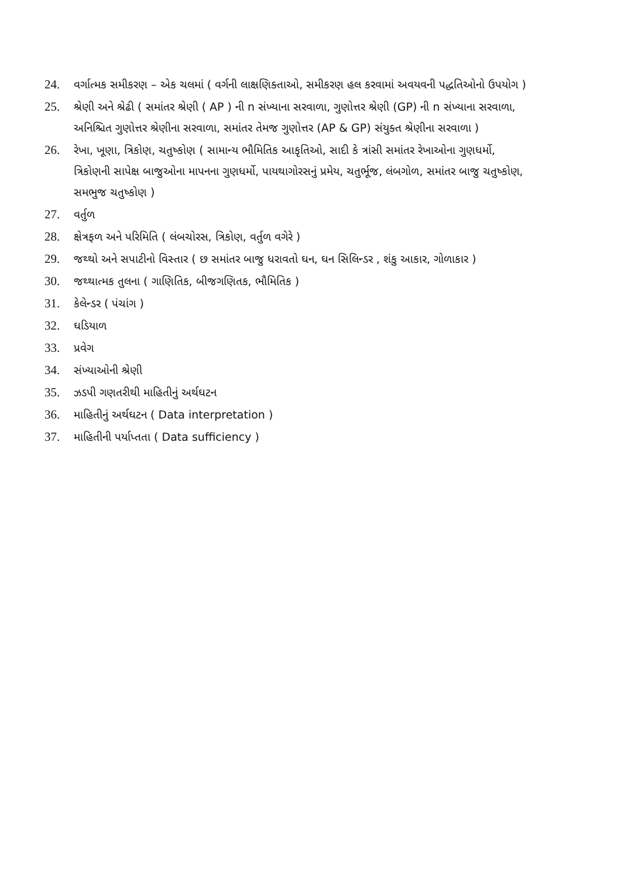24. વર્ગાત્મક સમીકરણ – એક ચલમાં ( વર્ગની લાક્ષણિક્તાઓ, સમીકરણ હલ કરવામાં અવયવની પદ્ધતિઓનો ઉપયોગ )
25. શ્રેણી અને શ્રેઢી ( સમાંતર શ્રેણી ( AP ) ની n સંખ્યાના સરવાળા, ગુણોત્તર શ્રેણી (GP) ની n સંખ્યાના સરવાળા, અનિશ્ચિત ગુણોત્તર શ્રેણીના સરવાળા, સમાંતર તેમજ ગુણોત્તર (AP & GP) સંયુક્ત શ્રેણીના સરવાળા )
26. રેખા, ખૂણા, ત્રિકોણ, ચતુષ્કોણ ( સામાન્ય ભૌમિતિક આકૃતિઓ, સાદી કે ત્રાંસી સમાંતર રેખાઓના ગુણધર્મો, ત્રિકોણની સાપેક્ષ બાજુઓના માપનના ગુણધર્મો, પાયથાગોરસનું પ્રમેય, ચતુર્ભૂજ, લંબગોળ, સમાંતર બાજુ ચતુષ્કોણ, સમભુજ ચતુષ્કોણ )
27. વર્તુળ
28. ક્ષેત્રફળ અને પરિમિતિ ( લંબચોરસ, ત્રિકોણ, વર્તુળ વગેરે )
29. જથ્થો અને સપાટીનો વિસ્તાર ( છ સમાંતર બાજુ ધરાવતો ઘન, ઘન સિલિન્ડર , શંકુ આકાર, ગોળાકાર )
30. જથ્થાત્મક તુલના ( ગાણિતિક, બીજગણિતક, ભૌમિતિક )
31. કેલેન્ડર ( પંચાંગ )
32. ઘડિયાળ
33. પ્રવેગ
34. સંખ્યાઓની શ્રેણી
35. ઝડપી ગણતરીથી માહિતીનું અર્થઘટન
36. માહિતીનું અર્થઘટન ( Data interpretation )
37. માહિતીની પર્યાપ્તતા ( Data sufficiency )